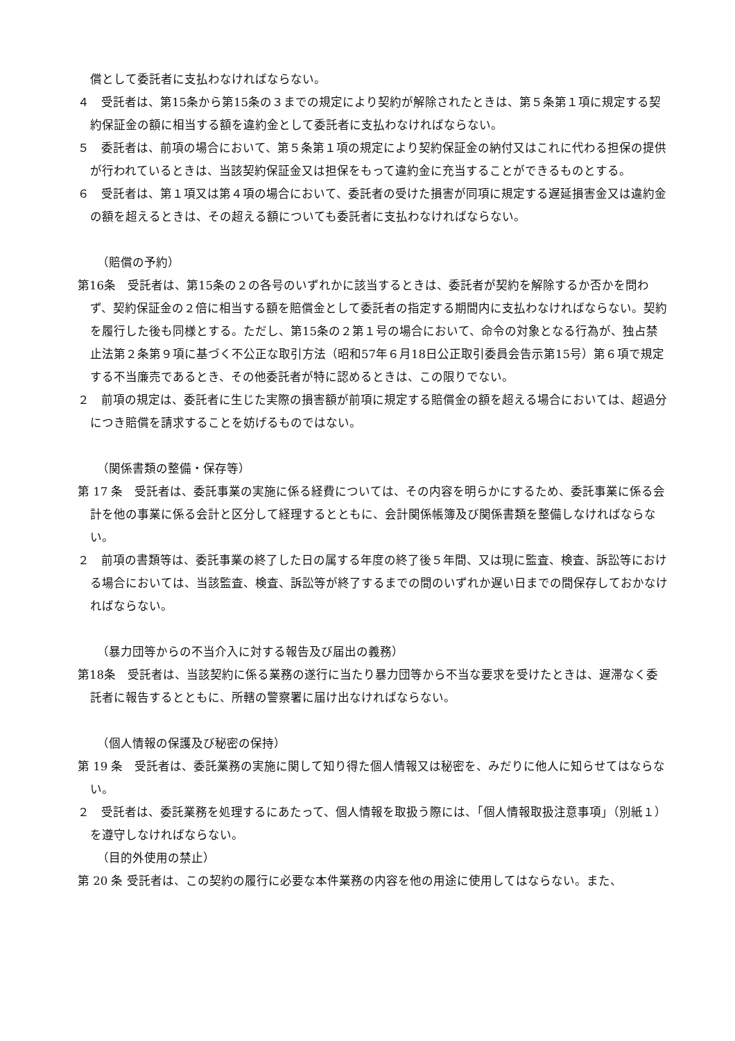償として委託者に支払わなければならない。
４　受託者は、第15条から第15条の３までの規定により契約が解除されたときは、第５条第１項に規定する契約保証金の額に相当する額を違約金として委託者に支払わなければならない。
５　委託者は、前項の場合において、第５条第１項の規定により契約保証金の納付又はこれに代わる担保の提供が行われているときは、当該契約保証金又は担保をもって違約金に充当することができるものとする。
６　受託者は、第１項又は第４項の場合において、委託者の受けた損害が同項に規定する遅延損害金又は違約金の額を超えるときは、その超える額についても委託者に支払わなければならない。
（賠償の予約）
第16条　受託者は、第15条の２の各号のいずれかに該当するときは、委託者が契約を解除するか否かを問わず、契約保証金の２倍に相当する額を賠償金として委託者の指定する期間内に支払わなければならない。契約を履行した後も同様とする。ただし、第15条の２第１号の場合において、命令の対象となる行為が、独占禁止法第２条第９項に基づく不公正な取引方法（昭和57年６月18日公正取引委員会告示第15号）第６項で規定する不当廉売であるとき、その他委託者が特に認めるときは、この限りでない。
２　前項の規定は、委託者に生じた実際の損害額が前項に規定する賠償金の額を超える場合においては、超過分につき賠償を請求することを妨げるものではない。
（関係書類の整備・保存等）
第 17 条　受託者は、委託事業の実施に係る経費については、その内容を明らかにするため、委託事業に係る会計を他の事業に係る会計と区分して経理するとともに、会計関係帳簿及び関係書類を整備しなければならない。
２　前項の書類等は、委託事業の終了した日の属する年度の終了後５年間、又は現に監査、検査、訴訟等における場合においては、当該監査、検査、訴訟等が終了するまでの間のいずれか遅い日までの間保存しておかなければならない。
（暴力団等からの不当介入に対する報告及び届出の義務）
第18条　受託者は、当該契約に係る業務の遂行に当たり暴力団等から不当な要求を受けたときは、遅滞なく委託者に報告するとともに、所轄の警察署に届け出なければならない。
（個人情報の保護及び秘密の保持）
第 19 条　受託者は、委託業務の実施に関して知り得た個人情報又は秘密を、みだりに他人に知らせてはならない。
２　受託者は、委託業務を処理するにあたって、個人情報を取扱う際には、「個人情報取扱注意事項」（別紙１）を遵守しなければならない。
（目的外使用の禁止）
第 20 条 受託者は、この契約の履行に必要な本件業務の内容を他の用途に使用してはならない。また、